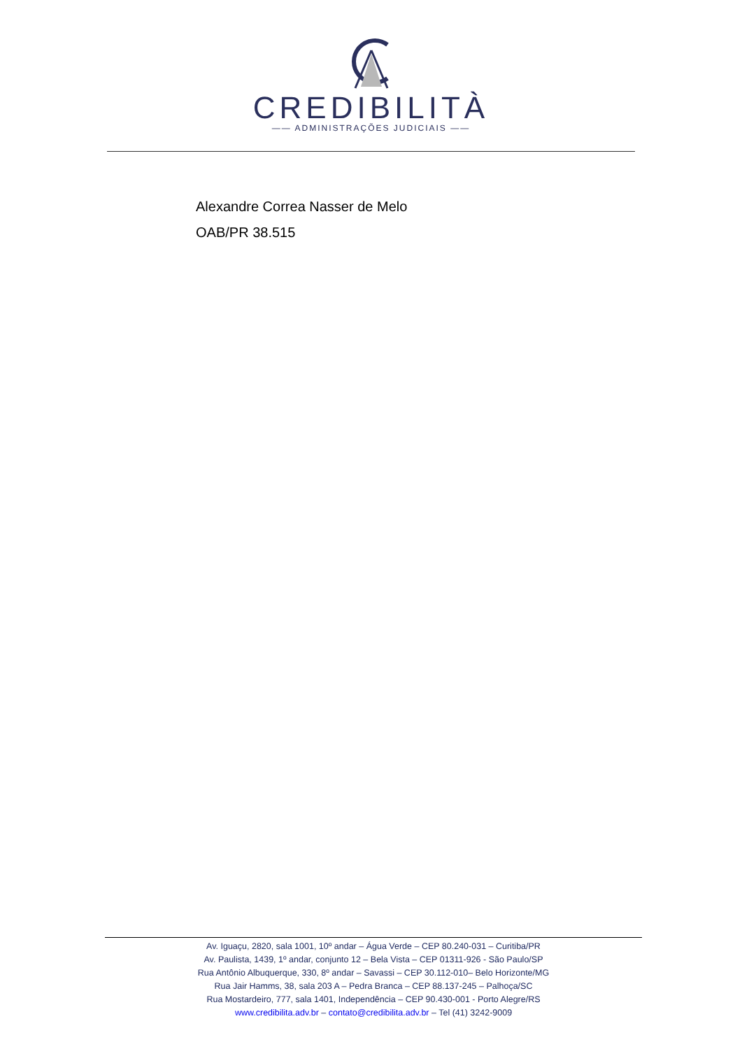CREDIBILITÀ
—— ADMINISTRAÇÕES JUDICIAIS ——
Alexandre Correa Nasser de Melo
OAB/PR 38.515
Av. Iguaçu, 2820, sala 1001, 10º andar – Água Verde – CEP 80.240-031 – Curitiba/PR
Av. Paulista, 1439, 1º andar, conjunto 12 – Bela Vista – CEP 01311-926 - São Paulo/SP
Rua Antônio Albuquerque, 330, 8º andar – Savassi – CEP 30.112-010– Belo Horizonte/MG
Rua Jair Hamms, 38, sala 203 A – Pedra Branca – CEP 88.137-245 – Palhoça/SC
Rua Mostardeiro, 777, sala 1401, Independência – CEP 90.430-001 - Porto Alegre/RS
www.credibilita.adv.br – contato@credibilita.adv.br – Tel (41) 3242-9009